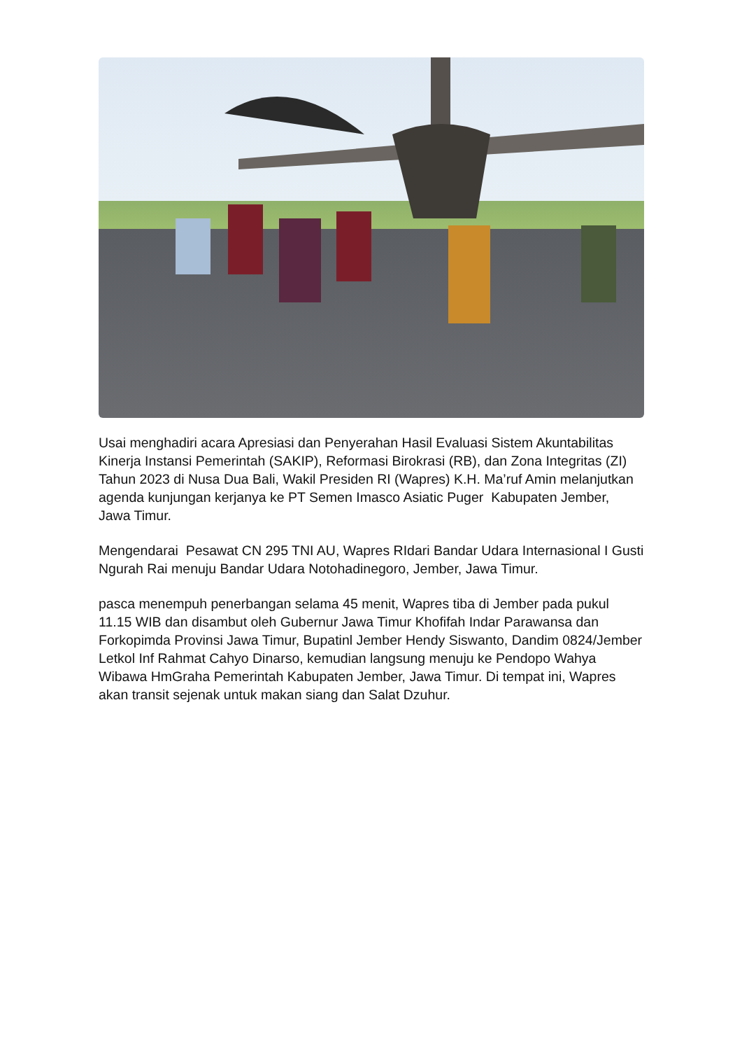Usai menghadiri acara Apresiasi dan Penyerahan Hasil Evaluasi Sistem Akuntabilitas Kinerja Instansi Pemerintah (SAKIP), Reformasi Birokrasi (RB), dan Zona Integritas (ZI) Tahun 2023 di Nusa Dua Bali, Wakil Presiden RI (Wapres) K.H. Ma’ruf Amin melanjutkan agenda kunjungan kerjanya ke PT Semen Imasco Asiatic Puger Kabupaten Jember, Jawa Timur.
Mengendarai Pesawat CN 295 TNI AU, Wapres RIdari Bandar Udara Internasional I Gusti Ngurah Rai menuju Bandar Udara Notohadinegoro, Jember, Jawa Timur.
pasca menempuh penerbangan selama 45 menit, Wapres tiba di Jember pada pukul 11.15 WIB dan disambut oleh Gubernur Jawa Timur Khofifah Indar Parawansa dan Forkopimda Provinsi Jawa Timur, Bupatinl Jember Hendy Siswanto, Dandim 0824/Jember Letkol Inf Rahmat Cahyo Dinarso, kemudian langsung menuju ke Pendopo Wahya Wibawa HmGraha Pemerintah Kabupaten Jember, Jawa Timur. Di tempat ini, Wapres akan transit sejenak untuk makan siang dan Salat Dzuhur.